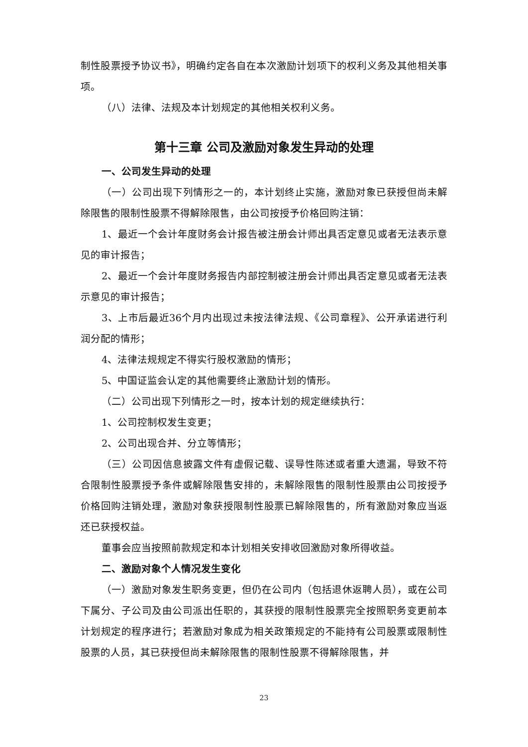制性股票授予协议书》，明确约定各自在本次激励计划项下的权利义务及其他相关事项。
（八）法律、法规及本计划规定的其他相关权利义务。
第十三章 公司及激励对象发生异动的处理
一、公司发生异动的处理
（一）公司出现下列情形之一的，本计划终止实施，激励对象已获授但尚未解除限售的限制性股票不得解除限售，由公司按授予价格回购注销：
1、最近一个会计年度财务会计报告被注册会计师出具否定意见或者无法表示意见的审计报告；
2、最近一个会计年度财务报告内部控制被注册会计师出具否定意见或者无法表示意见的审计报告；
3、上市后最近36个月内出现过未按法律法规、《公司章程》、公开承诺进行利润分配的情形；
4、法律法规规定不得实行股权激励的情形；
5、中国证监会认定的其他需要终止激励计划的情形。
（二）公司出现下列情形之一时，按本计划的规定继续执行：
1、公司控制权发生变更；
2、公司出现合并、分立等情形；
（三）公司因信息披露文件有虚假记载、误导性陈述或者重大遗漏，导致不符合限制性股票授予条件或解除限售安排的，未解除限售的限制性股票由公司按授予价格回购注销处理，激励对象获授限制性股票已解除限售的，所有激励对象应当返还已获授权益。
董事会应当按照前款规定和本计划相关安排收回激励对象所得收益。
二、激励对象个人情况发生变化
（一）激励对象发生职务变更，但仍在公司内（包括退休返聘人员），或在公司下属分、子公司及由公司派出任职的，其获授的限制性股票完全按照职务变更前本计划规定的程序进行；若激励对象成为相关政策规定的不能持有公司股票或限制性股票的人员，其已获授但尚未解除限售的限制性股票不得解除限售，并
23